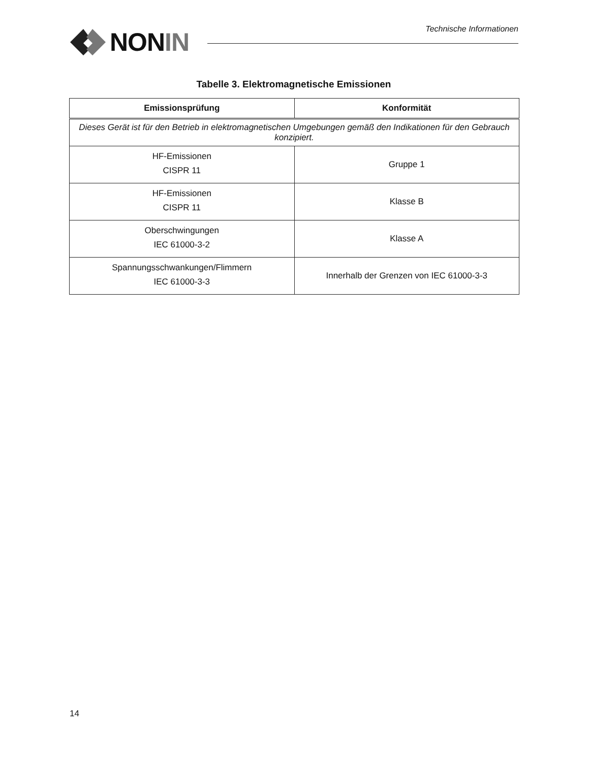NON IN Technische Informationen
Tabelle 3. Elektromagnetische Emissionen
| Emissionsprüfung | Konformität |
| --- | --- |
| Dieses Gerät ist für den Betrieb in elektromagnetischen Umgebungen gemäß den Indikationen für den Gebrauch konzipiert. | |
| HF-Emissionen CISPR 11 | Gruppe 1 |
| HF-Emissionen CISPR 11 | Klasse B |
| Oberschwingungen IEC 61000-3-2 | Klasse A |
| Spannungsschwankungen/Flimmern IEC 61000-3-3 | Innerhalb der Grenzen von IEC 61000-3-3 |
14